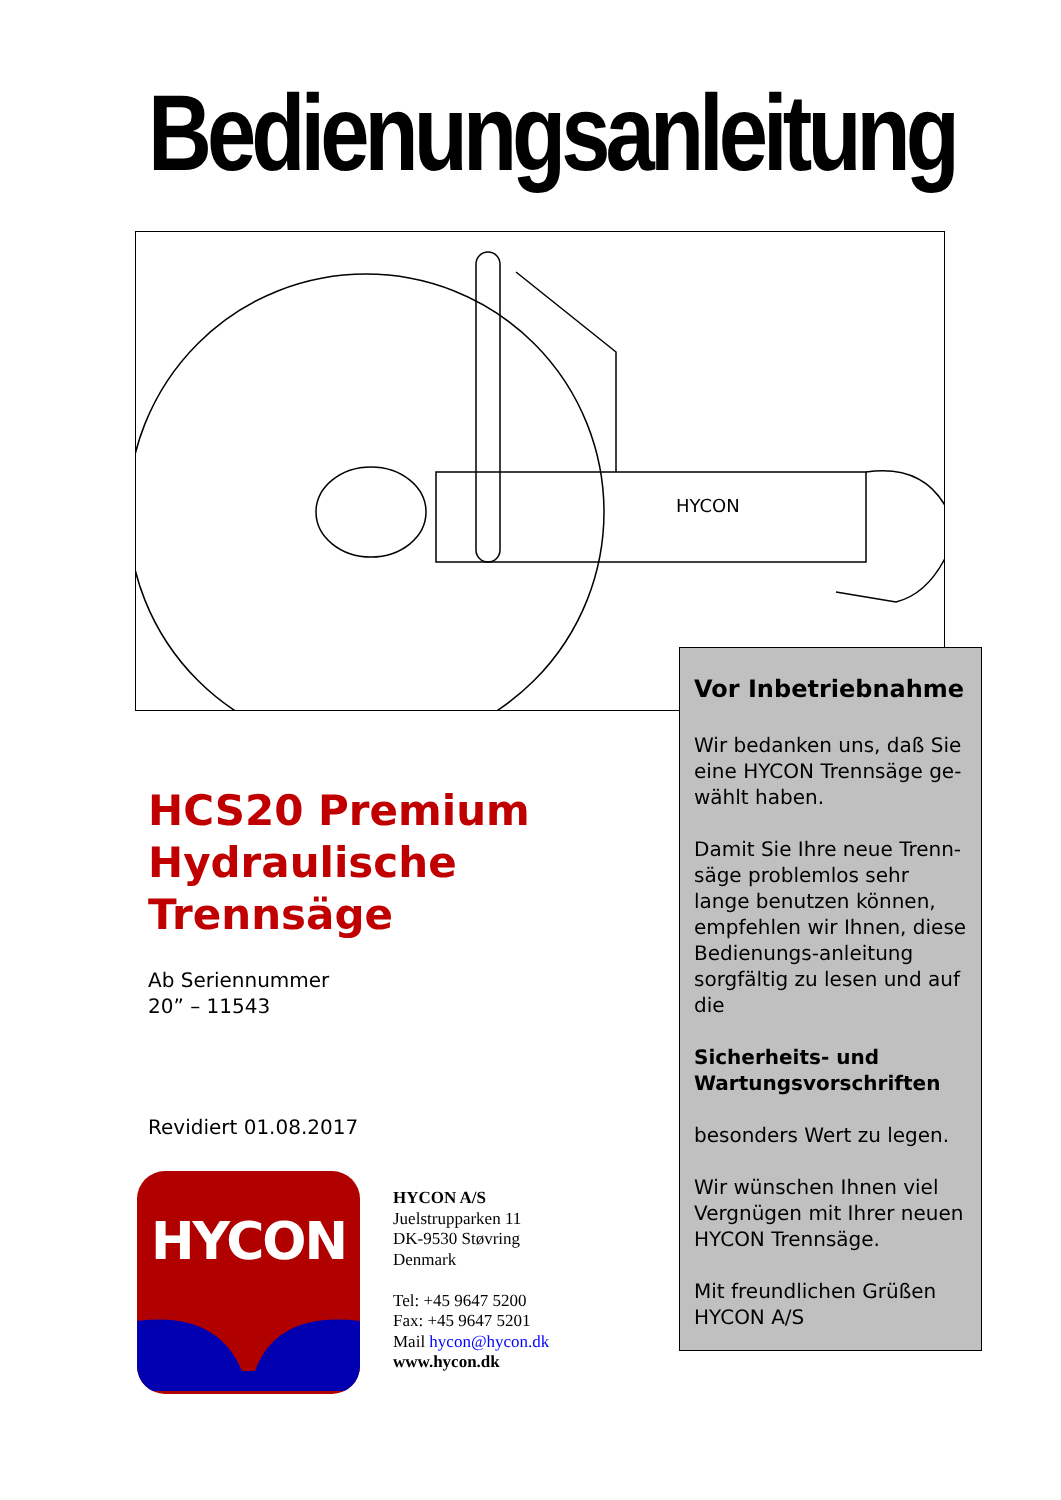Bedienungsanleitung
HYCON
HCS20 Premium
Hydraulische
Trennsäge
Ab Seriennummer
20” – 11543
Revidiert 01.08.2017
HYCON
HYCON A/S
Juelstrupparken 11
DK-9530 Støvring
Denmark
Tel: +45 9647 5200
Fax: +45 9647 5201
Mail hycon@hycon.dk
www.hycon.dk
Vor Inbetriebnahme
Wir bedanken uns, daß Sie eine HYCON Trennsäge ge-wählt haben.
Damit Sie Ihre neue Trenn-säge problemlos sehr lange benutzen können, empfehlen wir Ihnen, diese Bedienungs-anleitung sorgfältig zu lesen und auf die
Sicherheits- und Wartungsvorschriften
besonders Wert zu legen.
Wir wünschen Ihnen viel Vergnügen mit Ihrer neuen HYCON Trennsäge.
Mit freundlichen Grüßen
HYCON A/S